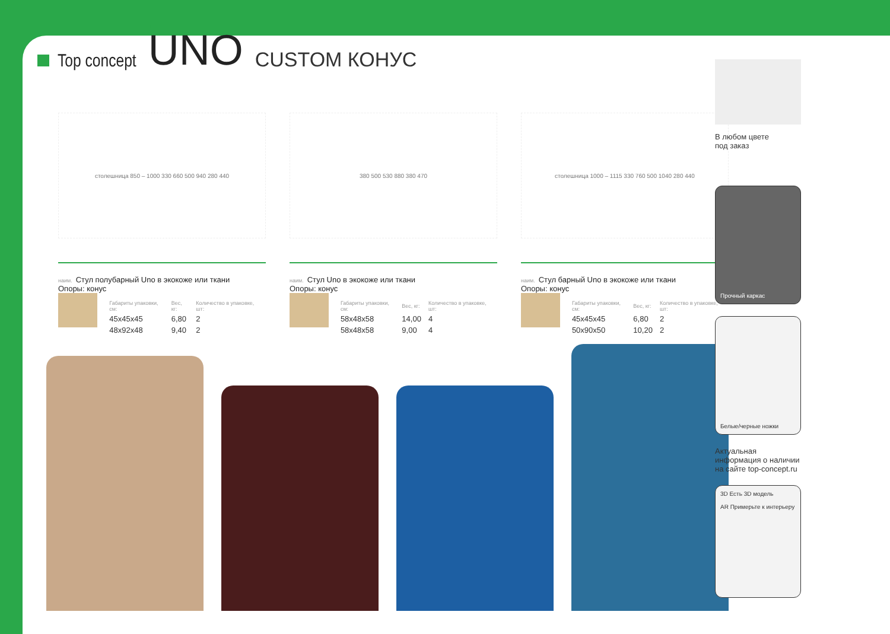Top concept
UNO
CUSTOM КОНУС
столешница 850 – 1000 330 660 500 940 280 440
наим. Стул полубарный Uno в экокоже или ткани
Опоры: конус
| Габариты упаковки, см: | Вес, кг: | Количество в упаковке, шт: |
| --- | --- | --- |
| 45x45x45 | 6,80 | 2 |
| 48x92x48 | 9,40 | 2 |
380 500 530 880 380 470
наим. Стул Uno в экокоже или ткани
Опоры: конус
| Габариты упаковки, см: | Вес, кг: | Количество в упаковке, шт: |
| --- | --- | --- |
| 58x48x58 | 14,00 | 4 |
| 58x48x58 | 9,00 | 4 |
столешница 1000 – 1115 330 760 500 1040 280 440
наим. Стул барный Uno в экокоже или ткани
Опоры: конус
| Габариты упаковки, см: | Вес, кг: | Количество в упаковке, шт: |
| --- | --- | --- |
| 45x45x45 | 6,80 | 2 |
| 50x90x50 | 10,20 | 2 |
В любом цвете
под заказ
Прочный каркас
Белые/черные ножки
Актуальная информация о наличии на сайте top-concept.ru
3D Есть 3D модель
AR Примерьте к интерьеру